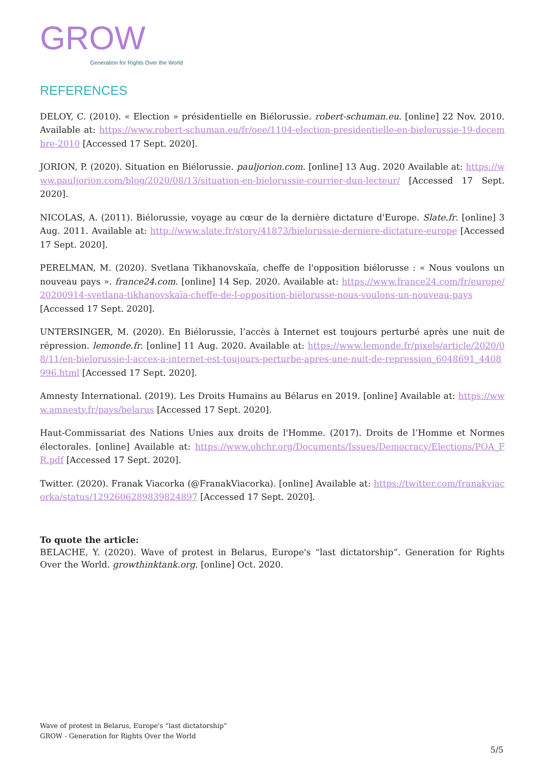GROW
Generation for Rights Over the World
REFERENCES
DELOY, C. (2010). « Election » présidentielle en Biélorussie. robert-schuman.eu. [online] 22 Nov. 2010. Available at: https://www.robert-schuman.eu/fr/oee/1104-election-presidentielle-en-bielorussie-19-decembre-2010 [Accessed 17 Sept. 2020].
JORION, P. (2020). Situation en Biélorussie. pauljorion.com. [online] 13 Aug. 2020 Available at: https://www.pauljorion.com/blog/2020/08/13/situation-en-bielorussie-courrier-dun-lecteur/ [Accessed 17 Sept. 2020].
NICOLAS, A. (2011). Biélorussie, voyage au cœur de la dernière dictature d'Europe. Slate.fr. [online] 3 Aug. 2011. Available at: http://www.slate.fr/story/41873/bielorussie-derniere-dictature-europe [Accessed 17 Sept. 2020].
PERELMAN, M. (2020). Svetlana Tikhanovskaïa, cheffe de l'opposition biélorusse : « Nous voulons un nouveau pays ». france24.com. [online] 14 Sep. 2020. Available at: https://www.france24.com/fr/europe/20200914-svetlana-tikhanovskaïa-cheffe-de-l-opposition-biélorusse-nous-voulons-un-nouveau-pays [Accessed 17 Sept. 2020].
UNTERSINGER, M. (2020). En Biélorussie, l’accès à Internet est toujours perturbé après une nuit de répression. lemonde.fr. [online] 11 Aug. 2020. Available at: https://www.lemonde.fr/pixels/article/2020/08/11/en-bielorussie-l-acces-a-internet-est-toujours-perturbe-apres-une-nuit-de-repression_6048691_4408996.html [Accessed 17 Sept. 2020].
Amnesty International. (2019). Les Droits Humains au Bélarus en 2019. [online] Available at: https://www.amnesty.fr/pays/belarus [Accessed 17 Sept. 2020].
Haut-Commissariat des Nations Unies aux droits de l'Homme. (2017). Droits de l’Homme et Normes électorales. [online] Available at: https://www.ohchr.org/Documents/Issues/Democracy/Elections/POA_FR.pdf [Accessed 17 Sept. 2020].
Twitter. (2020). Franak Viacorka (@FranakViacorka). [online] Available at: https://twitter.com/franakviacorka/status/1292606289839824897 [Accessed 17 Sept. 2020].
To quote the article:
BELACHE, Y. (2020). Wave of protest in Belarus, Europe's “last dictatorship”. Generation for Rights Over the World. growthinktank.org. [online] Oct. 2020.
Wave of protest in Belarus, Europe's “last dictatorship”
GROW - Generation for Rights Over the World
5/5